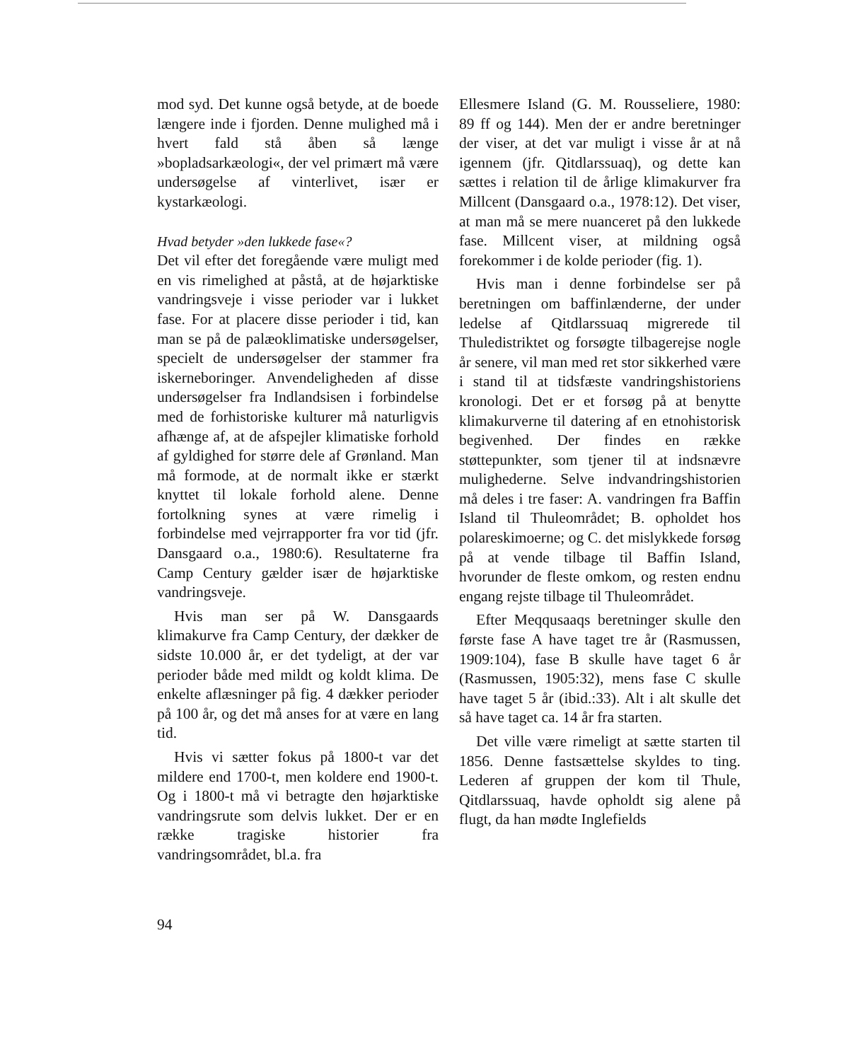mod syd. Det kunne også betyde, at de boede længere inde i fjorden. Denne mulighed må i hvert fald stå åben så længe »bopladsarkæologi«, der vel primært må være undersøgelse af vinterlivet, især er kystarkæologi.
Hvad betyder »den lukkede fase«?
Det vil efter det foregående være muligt med en vis rimelighed at påstå, at de højarktiske vandringsveje i visse perioder var i lukket fase. For at placere disse perioder i tid, kan man se på de palæoklimatiske undersøgelser, specielt de undersøgelser der stammer fra iskerneboringer. Anvendeligheden af disse undersøgelser fra Indlandsisen i forbindelse med de forhistoriske kulturer må naturligvis afhænge af, at de afspejler klimatiske forhold af gyldighed for større dele af Grønland. Man må formode, at de normalt ikke er stærkt knyttet til lokale forhold alene. Denne fortolkning synes at være rimelig i forbindelse med vejrrapporter fra vor tid (jfr. Dansgaard o.a., 1980:6). Resultaterne fra Camp Century gælder især de højarktiske vandringsveje.
Hvis man ser på W. Dansgaards klimakurve fra Camp Century, der dækker de sidste 10.000 år, er det tydeligt, at der var perioder både med mildt og koldt klima. De enkelte aflæsninger på fig. 4 dækker perioder på 100 år, og det må anses for at være en lang tid.
Hvis vi sætter fokus på 1800-t var det mildere end 1700-t, men koldere end 1900-t. Og i 1800-t må vi betragte den højarktiske vandringsrute som delvis lukket. Der er en række tragiske historier fra vandringsområdet, bl.a. fra
Ellesmere Island (G. M. Rousseliere, 1980: 89 ff og 144). Men der er andre beretninger der viser, at det var muligt i visse år at nå igennem (jfr. Qitdlarssuaq), og dette kan sættes i relation til de årlige klimakurver fra Millcent (Dansgaard o.a., 1978:12). Det viser, at man må se mere nuanceret på den lukkede fase. Millcent viser, at mildning også forekommer i de kolde perioder (fig. 1).
Hvis man i denne forbindelse ser på beretningen om baffinlænderne, der under ledelse af Qitdlarssuaq migrerede til Thuledistriktet og forsøgte tilbagerejse nogle år senere, vil man med ret stor sikkerhed være i stand til at tidsfæste vandringshistoriens kronologi. Det er et forsøg på at benytte klimakurverne til datering af en etnohistorisk begivenhed. Der findes en række støttepunkter, som tjener til at indsnævre mulighederne. Selve indvandringshistorien må deles i tre faser: A. vandringen fra Baffin Island til Thuleområdet; B. opholdet hos polareskimoerne; og C. det mislykkede forsøg på at vende tilbage til Baffin Island, hvorunder de fleste omkom, og resten endnu engang rejste tilbage til Thuleområdet.
Efter Meqqusaaqs beretninger skulle den første fase A have taget tre år (Rasmussen, 1909:104), fase B skulle have taget 6 år (Rasmussen, 1905:32), mens fase C skulle have taget 5 år (ibid.:33). Alt i alt skulle det så have taget ca. 14 år fra starten.
Det ville være rimeligt at sætte starten til 1856. Denne fastsættelse skyldes to ting. Lederen af gruppen der kom til Thule, Qitdlarssuaq, havde opholdt sig alene på flugt, da han mødte Inglefields
94